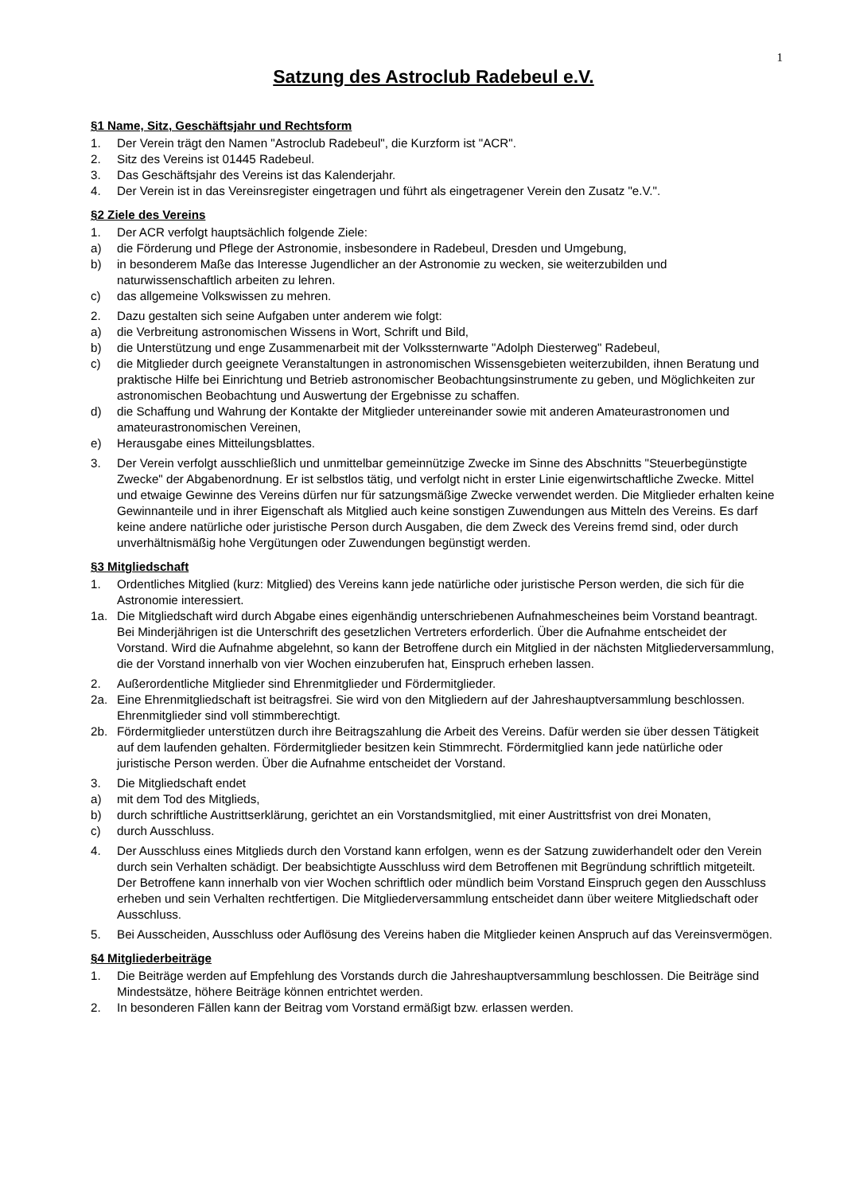1
Satzung des Astroclub Radebeul e.V.
§1 Name, Sitz, Geschäftsjahr und Rechtsform
1. Der Verein trägt den Namen "Astroclub Radebeul", die Kurzform ist "ACR".
2. Sitz des Vereins ist 01445 Radebeul.
3. Das Geschäftsjahr des Vereins ist das Kalenderjahr.
4. Der Verein ist in das Vereinsregister eingetragen und führt als eingetragener Verein den Zusatz "e.V.".
§2 Ziele des Vereins
1. Der ACR verfolgt hauptsächlich folgende Ziele:
a) die Förderung und Pflege der Astronomie, insbesondere in Radebeul, Dresden und Umgebung,
b) in besonderem Maße das Interesse Jugendlicher an der Astronomie zu wecken, sie weiterzubilden und naturwissenschaftlich arbeiten zu lehren.
c) das allgemeine Volkswissen zu mehren.
2. Dazu gestalten sich seine Aufgaben unter anderem wie folgt:
a) die Verbreitung astronomischen Wissens in Wort, Schrift und Bild,
b) die Unterstützung und enge Zusammenarbeit mit der Volkssternwarte "Adolph Diesterweg" Radebeul,
c) die Mitglieder durch geeignete Veranstaltungen in astronomischen Wissensgebieten weiterzubilden, ihnen Beratung und praktische Hilfe bei Einrichtung und Betrieb astronomischer Beobachtungsinstrumente zu geben, und Möglichkeiten zur astronomischen Beobachtung und Auswertung der Ergebnisse zu schaffen.
d) die Schaffung und Wahrung der Kontakte der Mitglieder untereinander sowie mit anderen Amateurastronomen und amateurastronomischen Vereinen,
e) Herausgabe eines Mitteilungsblattes.
3. Der Verein verfolgt ausschließlich und unmittelbar gemeinnützige Zwecke im Sinne des Abschnitts "Steuerbegünstigte Zwecke" der Abgabenordnung. Er ist selbstlos tätig, und verfolgt nicht in erster Linie eigenwirtschaftliche Zwecke. Mittel und etwaige Gewinne des Vereins dürfen nur für satzungsmäßige Zwecke verwendet werden. Die Mitglieder erhalten keine Gewinnanteile und in ihrer Eigenschaft als Mitglied auch keine sonstigen Zuwendungen aus Mitteln des Vereins. Es darf keine andere natürliche oder juristische Person durch Ausgaben, die dem Zweck des Vereins fremd sind, oder durch unverhältnismäßig hohe Vergütungen oder Zuwendungen begünstigt werden.
§3 Mitgliedschaft
1. Ordentliches Mitglied (kurz: Mitglied) des Vereins kann jede natürliche oder juristische Person werden, die sich für die Astronomie interessiert.
1a. Die Mitgliedschaft wird durch Abgabe eines eigenhändig unterschriebenen Aufnahmescheines beim Vorstand beantragt. Bei Minderjährigen ist die Unterschrift des gesetzlichen Vertreters erforderlich. Über die Aufnahme entscheidet der Vorstand. Wird die Aufnahme abgelehnt, so kann der Betroffene durch ein Mitglied in der nächsten Mitgliederversammlung, die der Vorstand innerhalb von vier Wochen einzuberufen hat, Einspruch erheben lassen.
2. Außerordentliche Mitglieder sind Ehrenmitglieder und Fördermitglieder.
2a. Eine Ehrenmitgliedschaft ist beitragsfrei. Sie wird von den Mitgliedern auf der Jahreshauptversammlung beschlossen. Ehrenmitglieder sind voll stimmberechtigt.
2b. Fördermitglieder unterstützen durch ihre Beitragszahlung die Arbeit des Vereins. Dafür werden sie über dessen Tätigkeit auf dem laufenden gehalten. Fördermitglieder besitzen kein Stimmrecht. Fördermitglied kann jede natürliche oder juristische Person werden. Über die Aufnahme entscheidet der Vorstand.
3. Die Mitgliedschaft endet
a) mit dem Tod des Mitglieds,
b) durch schriftliche Austrittserklärung, gerichtet an ein Vorstandsmitglied, mit einer Austrittsfrist von drei Monaten,
c) durch Ausschluss.
4. Der Ausschluss eines Mitglieds durch den Vorstand kann erfolgen, wenn es der Satzung zuwiderhandelt oder den Verein durch sein Verhalten schädigt. Der beabsichtigte Ausschluss wird dem Betroffenen mit Begründung schriftlich mitgeteilt. Der Betroffene kann innerhalb von vier Wochen schriftlich oder mündlich beim Vorstand Einspruch gegen den Ausschluss erheben und sein Verhalten rechtfertigen. Die Mitgliederversammlung entscheidet dann über weitere Mitgliedschaft oder Ausschluss.
5. Bei Ausscheiden, Ausschluss oder Auflösung des Vereins haben die Mitglieder keinen Anspruch auf das Vereinsvermögen.
§4 Mitgliederbeiträge
1. Die Beiträge werden auf Empfehlung des Vorstands durch die Jahreshauptversammlung beschlossen. Die Beiträge sind Mindestsätze, höhere Beiträge können entrichtet werden.
2. In besonderen Fällen kann der Beitrag vom Vorstand ermäßigt bzw. erlassen werden.